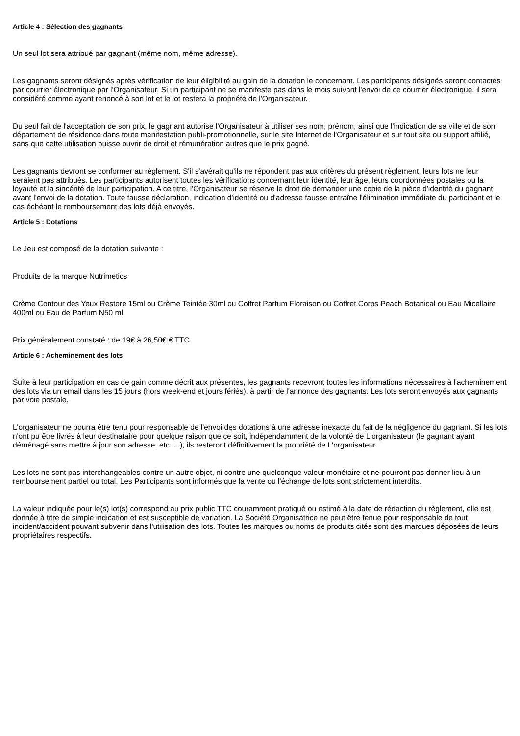Article 4 : Sélection des gagnants
Un seul lot sera attribué par gagnant (même nom, même adresse).
Les gagnants seront désignés après vérification de leur éligibilité au gain de la dotation le concernant. Les participants désignés seront contactés par courrier électronique par l'Organisateur. Si un participant ne se manifeste pas dans le mois suivant l'envoi de ce courrier électronique, il sera considéré comme ayant renoncé à son lot et le lot restera la propriété de l'Organisateur.
Du seul fait de l'acceptation de son prix, le gagnant autorise l'Organisateur à utiliser ses nom, prénom, ainsi que l'indication de sa ville et de son département de résidence dans toute manifestation publi-promotionnelle, sur le site Internet de l'Organisateur et sur tout site ou support affilié, sans que cette utilisation puisse ouvrir de droit et rémunération autres que le prix gagné.
Les gagnants devront se conformer au règlement. S'il s'avérait qu'ils ne répondent pas aux critères du présent règlement, leurs lots ne leur seraient pas attribués. Les participants autorisent toutes les vérifications concernant leur identité, leur âge, leurs coordonnées postales ou la loyauté et la sincérité de leur participation. A ce titre, l'Organisateur se réserve le droit de demander une copie de la pièce d'identité du gagnant avant l'envoi de la dotation. Toute fausse déclaration, indication d'identité ou d'adresse fausse entraîne l'élimination immédiate du participant et le cas échéant le remboursement des lots déjà envoyés.
Article 5 : Dotations
Le Jeu est composé de la dotation suivante :
Produits de la marque Nutrimetics
Crème Contour des Yeux Restore 15ml ou Crème Teintée 30ml ou Coffret Parfum Floraison ou Coffret Corps Peach Botanical ou Eau Micellaire 400ml ou Eau de Parfum N50 ml
Prix généralement constaté : de 19€ à 26,50€ € TTC
Article 6 : Acheminement des lots
Suite à leur participation en cas de gain comme décrit aux présentes, les gagnants recevront toutes les informations nécessaires à l'acheminement des lots via un email dans les 15 jours (hors week-end et jours fériés), à partir de l'annonce des gagnants. Les lots seront envoyés aux gagnants par voie postale.
L'organisateur ne pourra être tenu pour responsable de l'envoi des dotations à une adresse inexacte du fait de la négligence du gagnant. Si les lots n'ont pu être livrés à leur destinataire pour quelque raison que ce soit, indépendamment de la volonté de L'organisateur (le gagnant ayant déménagé sans mettre à jour son adresse, etc. ...), ils resteront définitivement la propriété de L'organisateur.
Les lots ne sont pas interchangeables contre un autre objet, ni contre une quelconque valeur monétaire et ne pourront pas donner lieu à un remboursement partiel ou total. Les Participants sont informés que la vente ou l'échange de lots sont strictement interdits.
La valeur indiquée pour le(s) lot(s) correspond au prix public TTC couramment pratiqué ou estimé à la date de rédaction du règlement, elle est donnée à titre de simple indication et est susceptible de variation. La Société Organisatrice ne peut être tenue pour responsable de tout incident/accident pouvant subvenir dans l'utilisation des lots. Toutes les marques ou noms de produits cités sont des marques déposées de leurs propriétaires respectifs.